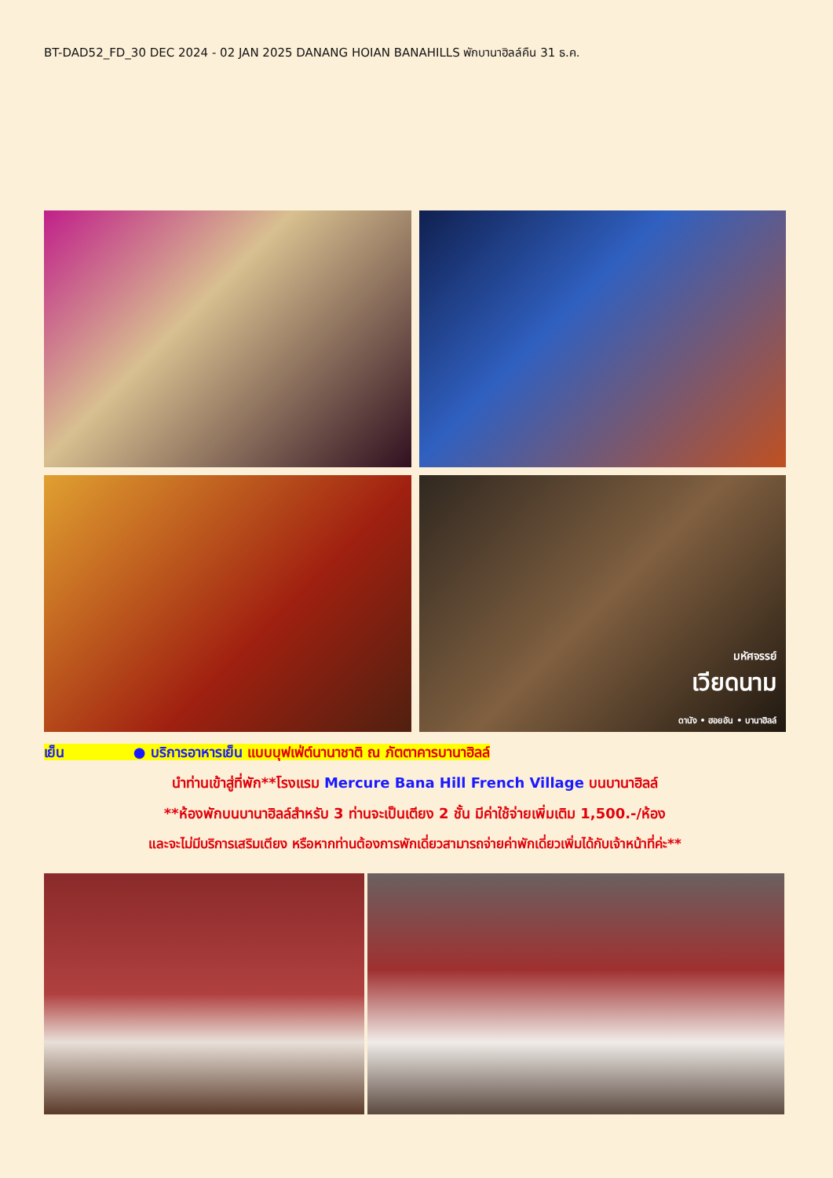BT-DAD52_FD_30 DEC 2024 - 02 JAN 2025 DANANG HOIAN BANAHILLS พักบานาฮิลล์คืน 31 ธ.ค.
มหัศจรรย์
เวียดนาม
ดานัง • ฮอยอัน • บานาฮิลล์
เย็น ● บริการอาหารเย็น แบบบุฟเฟ่ต์นานาชาติ ณ ภัตตาคารบานาฮิลล์
นำท่านเข้าสู่ที่พัก**โรงแรม Mercure Bana Hill French Village บนบานาฮิลล์
**ห้องพักบนบานาฮิลล์สำหรับ 3 ท่านจะเป็นเตียง 2 ชั้น มีค่าใช้จ่ายเพิ่มเติม 1,500.-/ห้อง
และจะไม่มีบริการเสริมเตียง หรือหากท่านต้องการพักเดี่ยวสามารถจ่ายค่าพักเดี่ยวเพิ่มได้กับเจ้าหน้าที่ค่ะ**